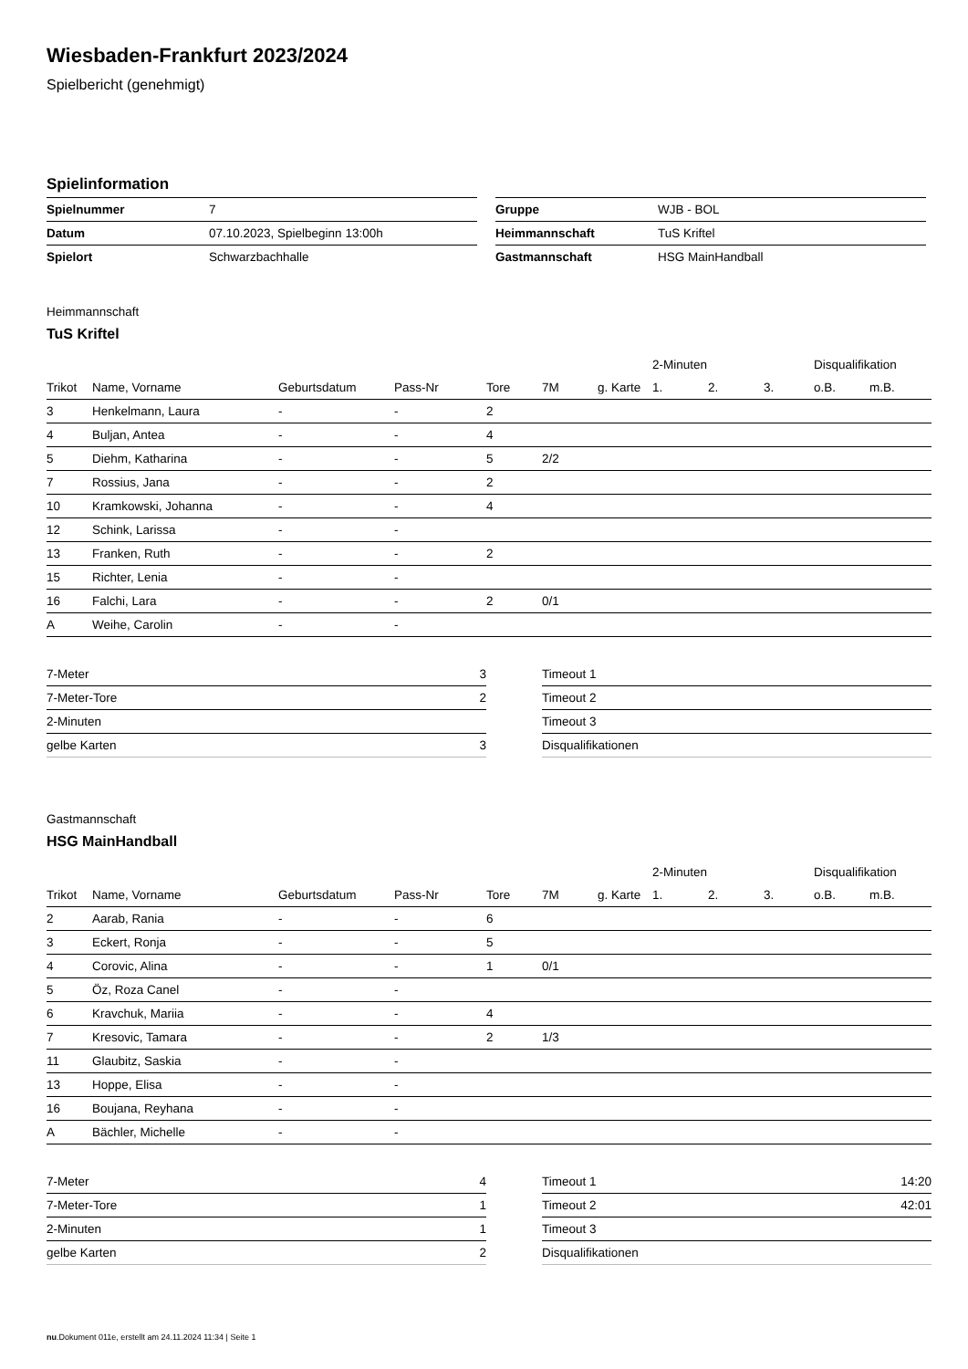Wiesbaden-Frankfurt 2023/2024
Spielbericht (genehmigt)
Spielinformation
| Spielnummer | 7 |
| Datum | 07.10.2023, Spielbeginn 13:00h |
| Spielort | Schwarzbachhalle |
| Gruppe | WJB - BOL |
| Heimmannschaft | TuS Kriftel |
| Gastmannschaft | HSG MainHandball |
Heimmannschaft
TuS Kriftel
| | | | | | | | 2-Minuten | | | Disqualifikation | |
| --- | --- | --- | --- | --- | --- | --- | --- | --- | --- | --- | --- |
| Trikot | Name, Vorname | Geburtsdatum | Pass-Nr | Tore | 7M | g. Karte | 1. | 2. | 3. | o.B. | m.B. |
| 3 | Henkelmann, Laura | - | - | 2 | | | | | | | |
| 4 | Buljan, Antea | - | - | 4 | | | | | | | |
| 5 | Diehm, Katharina | - | - | 5 | 2/2 | | | | | | |
| 7 | Rossius, Jana | - | - | 2 | | | | | | | |
| 10 | Kramkowski, Johanna | - | - | 4 | | | | | | | |
| 12 | Schink, Larissa | - | - | | | | | | | | |
| 13 | Franken, Ruth | - | - | 2 | | | | | | | |
| 15 | Richter, Lenia | - | - | | | | | | | | |
| 16 | Falchi, Lara | - | - | 2 | 0/1 | | | | | | |
| A | Weihe, Carolin | - | - | | | | | | | | |
| 7-Meter | 3 |
| 7-Meter-Tore | 2 |
| 2-Minuten | |
| gelbe Karten | 3 |
| Timeout 1 | |
| Timeout 2 | |
| Timeout 3 | |
| Disqualifikationen | |
Gastmannschaft
HSG MainHandball
| | | | | | | | 2-Minuten | | | Disqualifikation | |
| --- | --- | --- | --- | --- | --- | --- | --- | --- | --- | --- | --- |
| Trikot | Name, Vorname | Geburtsdatum | Pass-Nr | Tore | 7M | g. Karte | 1. | 2. | 3. | o.B. | m.B. |
| 2 | Aarab, Rania | - | - | 6 | | | | | | | |
| 3 | Eckert, Ronja | - | - | 5 | | | | | | | |
| 4 | Corovic, Alina | - | - | 1 | 0/1 | | | | | | |
| 5 | Öz, Roza Canel | - | - | | | | | | | | |
| 6 | Kravchuk, Mariia | - | - | 4 | | | | | | | |
| 7 | Kresovic, Tamara | - | - | 2 | 1/3 | | | | | | |
| 11 | Glaubitz, Saskia | - | - | | | | | | | | |
| 13 | Hoppe, Elisa | - | - | | | | | | | | |
| 16 | Boujana, Reyhana | - | - | | | | | | | | |
| A | Bächler, Michelle | - | - | | | | | | | | |
| 7-Meter | 4 |
| 7-Meter-Tore | 1 |
| 2-Minuten | 1 |
| gelbe Karten | 2 |
| Timeout 1 | 14:20 |
| Timeout 2 | 42:01 |
| Timeout 3 | |
| Disqualifikationen | |
nu.Dokument 011e, erstellt am 24.11.2024 11:34 | Seite 1